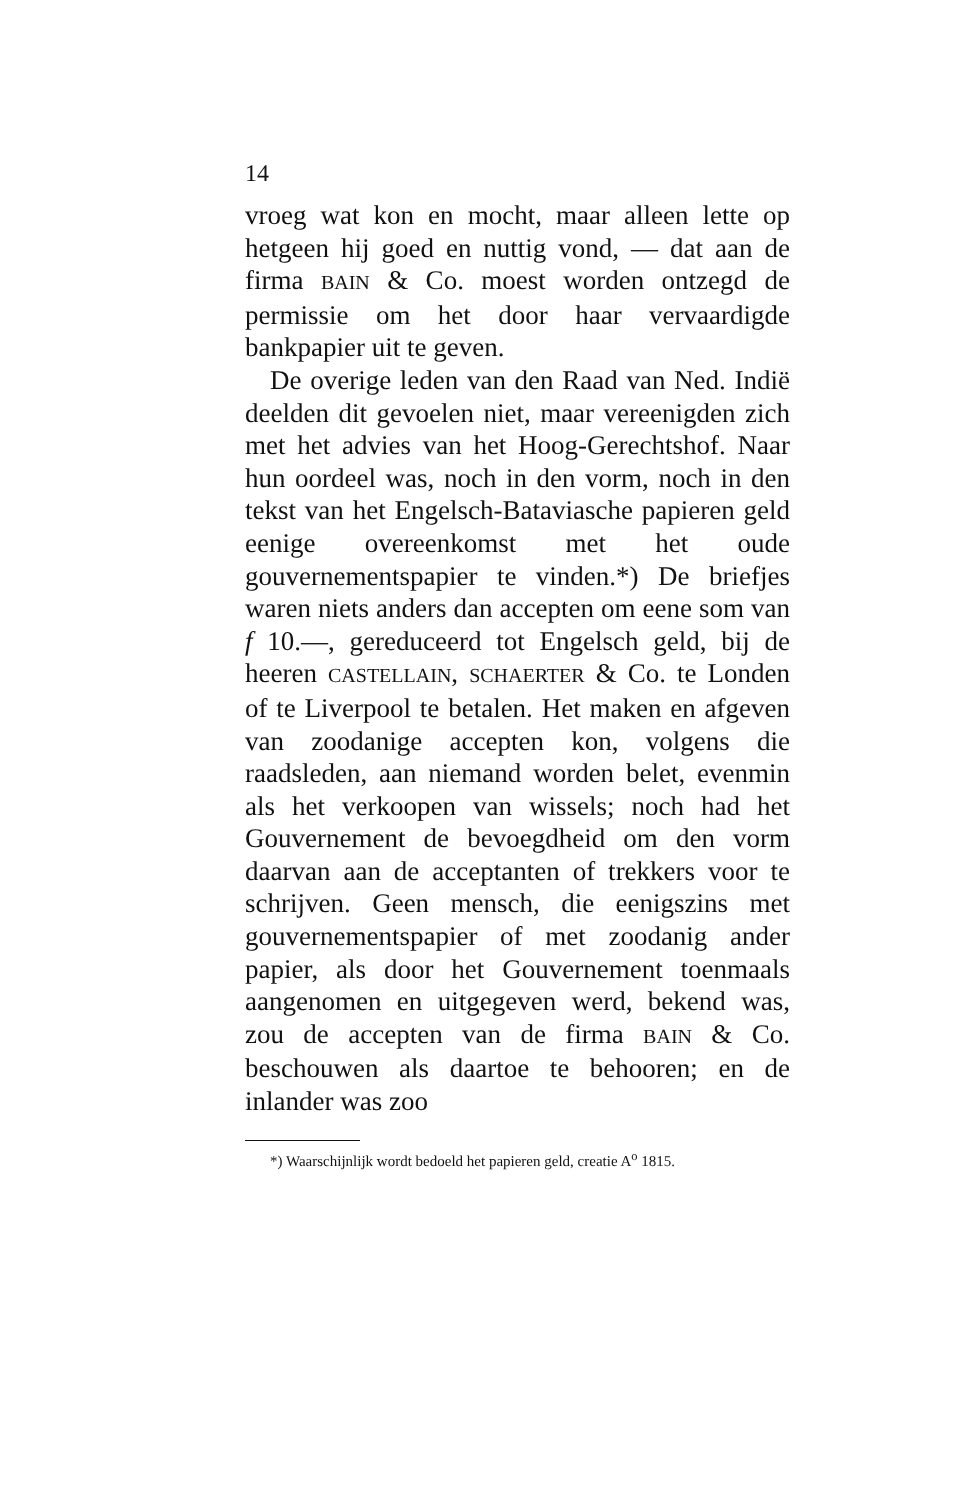14
vroeg wat kon en mocht, maar alleen lette op hetgeen hij goed en nuttig vond, — dat aan de firma BAIN & Co. moest worden ontzegd de permissie om het door haar vervaardigde bankpapier uit te geven.
De overige leden van den Raad van Ned. Indië deelden dit gevoelen niet, maar vereenigden zich met het advies van het Hoog-Gerechtshof. Naar hun oordeel was, noch in den vorm, noch in den tekst van het Engelsch-Bataviasche papieren geld eenige overeenkomst met het oude gouvernementspapier te vinden.*) De briefjes waren niets anders dan accepten om eene som van f 10.—, gereduceerd tot Engelsch geld, bij de heeren CASTELLAIN, SCHAERTER & Co. te Londen of te Liverpool te betalen. Het maken en afgeven van zoodanige accepten kon, volgens die raadsleden, aan niemand worden belet, evenmin als het verkoopen van wissels; noch had het Gouvernement de bevoegdheid om den vorm daarvan aan de acceptanten of trekkers voor te schrijven. Geen mensch, die eenigszins met gouvernementspapier of met zoodanig ander papier, als door het Gouvernement toenmaals aangenomen en uitgegeven werd, bekend was, zou de accepten van de firma BAIN & Co. beschouwen als daartoe te behooren; en de inlander was zoo
*) Waarschijnlijk wordt bedoeld het papieren geld, creatie A<sup>o</sup> 1815.